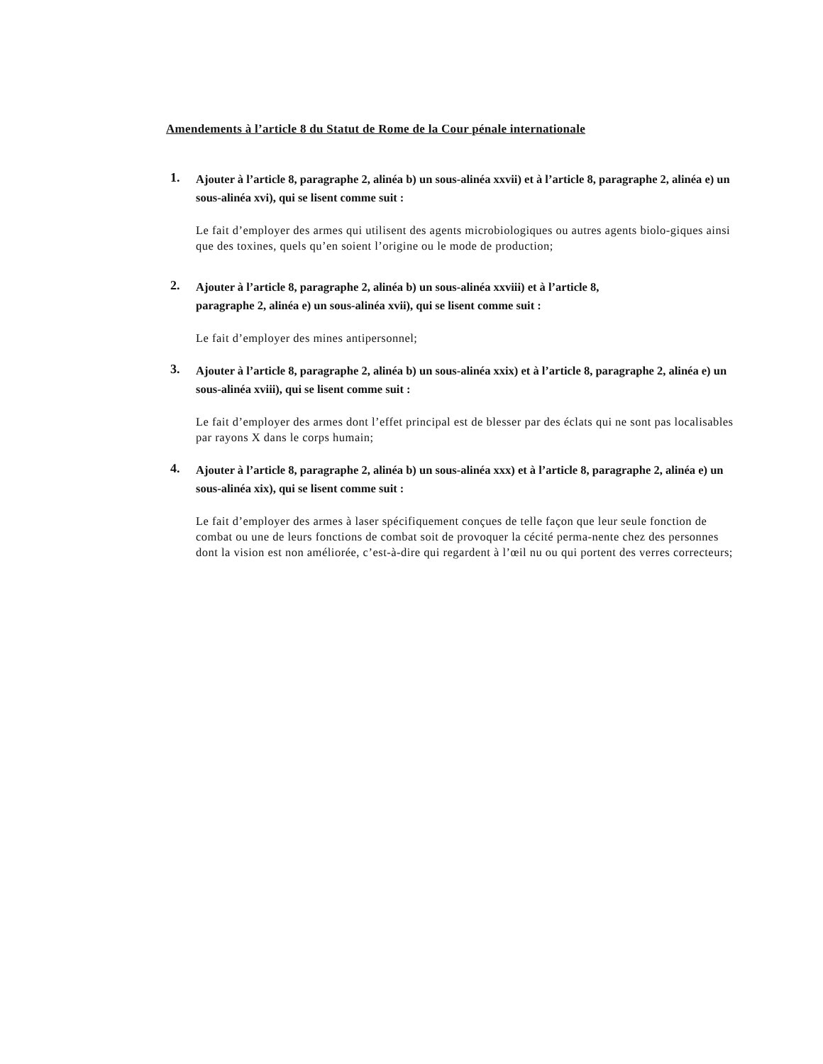Amendements à l’article 8 du Statut de Rome de la Cour pénale internationale
1.
Ajouter à l’article 8, paragraphe 2, alinéa b) un sous-alinéa xxvii) et à l’article 8, paragraphe 2, alinéa e) un sous-alinéa xvi), qui se lisent comme suit :
Le fait d’employer des armes qui utilisent des agents microbiologiques ou autres agents biolo-giques ainsi que des toxines, quels qu’en soient l’origine ou le mode de production;
2.
Ajouter à l’article 8, paragraphe 2, alinéa b) un sous-alinéa xxviii) et à l’article 8,
paragraphe 2, alinéa e) un sous-alinéa xvii), qui se lisent comme suit :
Le fait d’employer des mines antipersonnel;
3.
Ajouter à l’article 8, paragraphe 2, alinéa b) un sous-alinéa xxix) et à l’article 8, paragraphe 2, alinéa e) un sous-alinéa xviii), qui se lisent comme suit :
Le fait d’employer des armes dont l’effet principal est de blesser par des éclats qui ne sont pas localisables par rayons X dans le corps humain;
4.
Ajouter à l’article 8, paragraphe 2, alinéa b) un sous-alinéa xxx) et à l’article 8, paragraphe 2, alinéa e) un sous-alinéa xix), qui se lisent comme suit :
Le fait d’employer des armes à laser spécifiquement conçues de telle façon que leur seule fonction de combat ou une de leurs fonctions de combat soit de provoquer la cécité perma-nente chez des personnes dont la vision est non améliorée, c’est-à-dire qui regardent à l’œil nu ou qui portent des verres correcteurs;